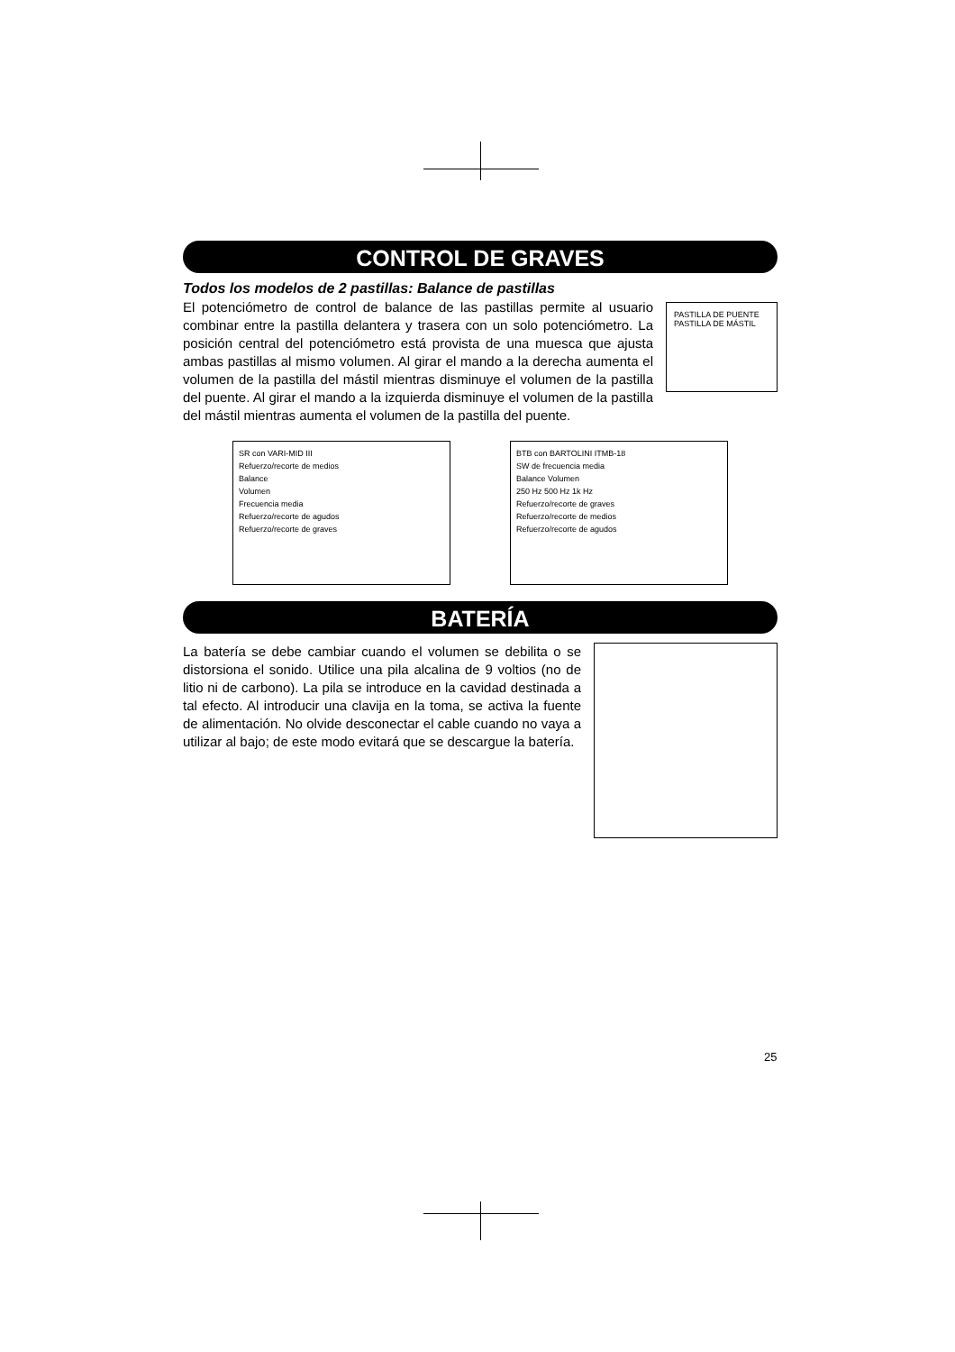CONTROL DE GRAVES
Todos los modelos de 2 pastillas: Balance de pastillas
PASTILLA DE PUENTE PASTILLA DE MÁSTIL
El potenciómetro de control de balance de las pastillas permite al usuario combinar entre la pastilla delantera y trasera con un solo potenciómetro. La posición central del potenciómetro está provista de una muesca que ajusta ambas pastillas al mismo volumen. Al girar el mando a la derecha aumenta el volumen de la pastilla del mástil mientras disminuye el volumen de la pastilla del puente. Al girar el mando a la izquierda disminuye el volumen de la pastilla del mástil mientras aumenta el volumen de la pastilla del puente.
SR con VARI-MID III
Refuerzo/recorte de medios
Balance
Volumen
Frecuencia media
Refuerzo/recorte de agudos
Refuerzo/recorte de graves
BTB con BARTOLINI ITMB-18
SW de frecuencia media
Balance Volumen
250 Hz 500 Hz 1k Hz
Refuerzo/recorte de graves
Refuerzo/recorte de medios
Refuerzo/recorte de agudos
BATERÍA
La batería se debe cambiar cuando el volumen se debilita o se distorsiona el sonido. Utilice una pila alcalina de 9 voltios (no de litio ni de carbono). La pila se introduce en la cavidad destinada a tal efecto. Al introducir una clavija en la toma, se activa la fuente de alimentación. No olvide desconectar el cable cuando no vaya a utilizar al bajo; de este modo evitará que se descargue la batería.
25